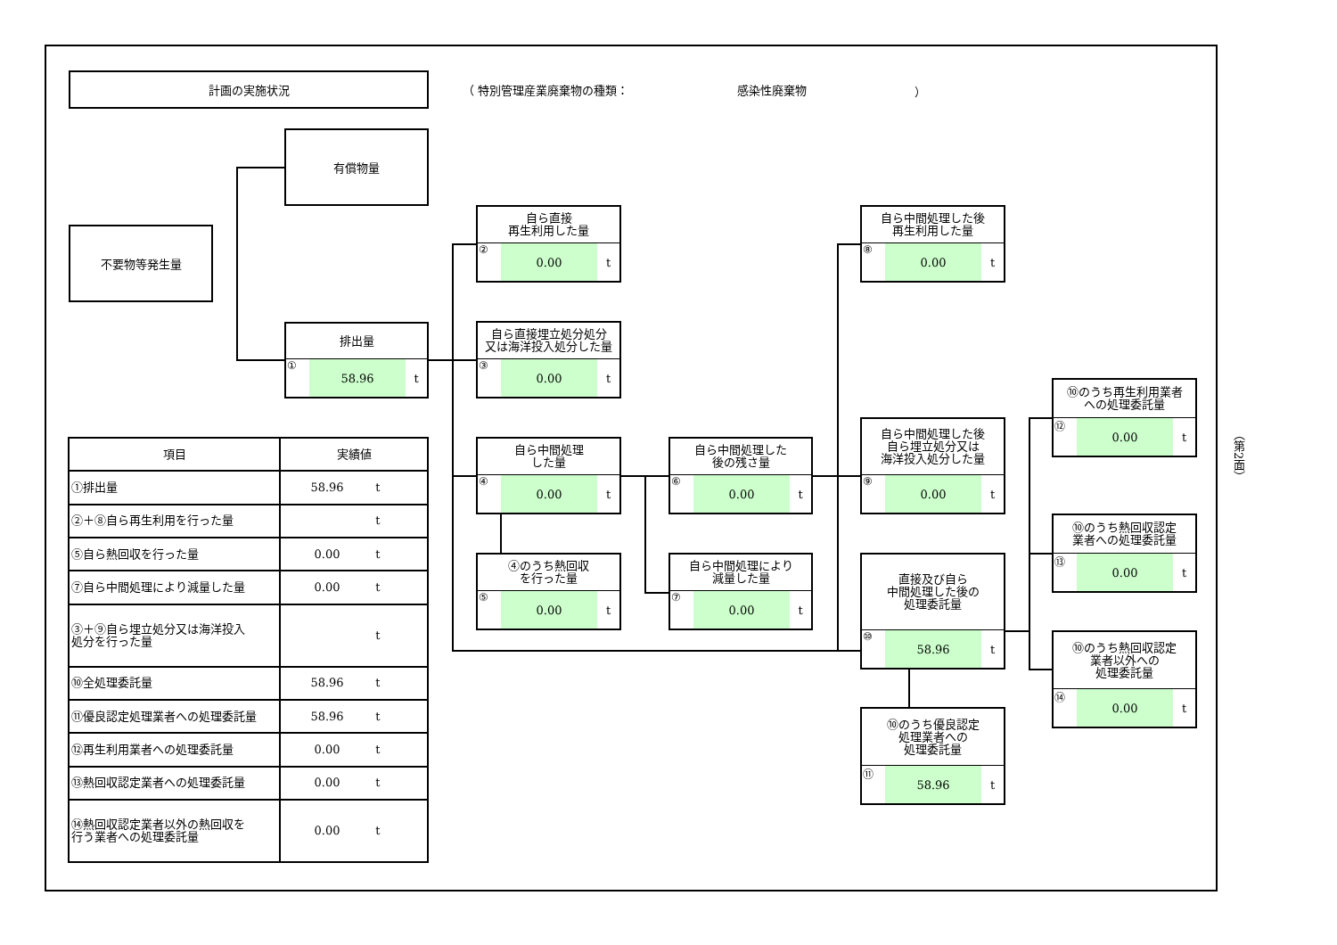計画の実施状況
（ 特別管理産業廃棄物の種類： 感染性廃棄物 ）
有償物量
不要物等発生量
排出量
① 58.96 t
自ら直接
再生利用した量
② 0.00 t
自ら直接埋立処分処分
又は海洋投入処分した量
③ 0.00 t
自ら中間処理
した量
④ 0.00 t
④のうち熱回収
を行った量
⑤ 0.00 t
自ら中間処理した
後の残さ量
⑥ 0.00 t
自ら中間処理により
減量した量
⑦ 0.00 t
自ら中間処理した後
再生利用した量
⑧ 0.00 t
自ら中間処理した後
自ら埋立処分又は
海洋投入処分した量
⑨ 0.00 t
直接及び自ら
中間処理した後の
処理委託量
⑩ 58.96 t
⑩のうち優良認定
処理業者への
処理委託量
⑪ 58.96 t
⑩のうち再生利用業者
への処理委託量
⑫ 0.00 t
⑩のうち熱回収認定
業者への処理委託量
⑬ 0.00 t
⑩のうち熱回収認定
業者以外への
処理委託量
⑭ 0.00 t
| 項目 | 実績値 |
| --- | --- |
| ①排出量 | 58.96 t |
| ②＋⑧自ら再生利用を行った量 | t |
| ⑤自ら熱回収を行った量 | 0.00 t |
| ⑦自ら中間処理により減量した量 | 0.00 t |
| ③＋⑨自ら埋立処分又は海洋投入 処分を行った量 | t |
| ⑩全処理委託量 | 58.96 t |
| ⑪優良認定処理業者への処理委託量 | 58.96 t |
| ⑫再生利用業者への処理委託量 | 0.00 t |
| ⑬熱回収認定業者への処理委託量 | 0.00 t |
| ⑭熱回収認定業者以外の熱回収を 行う業者への処理委託量 | 0.00 t |
（第2面）